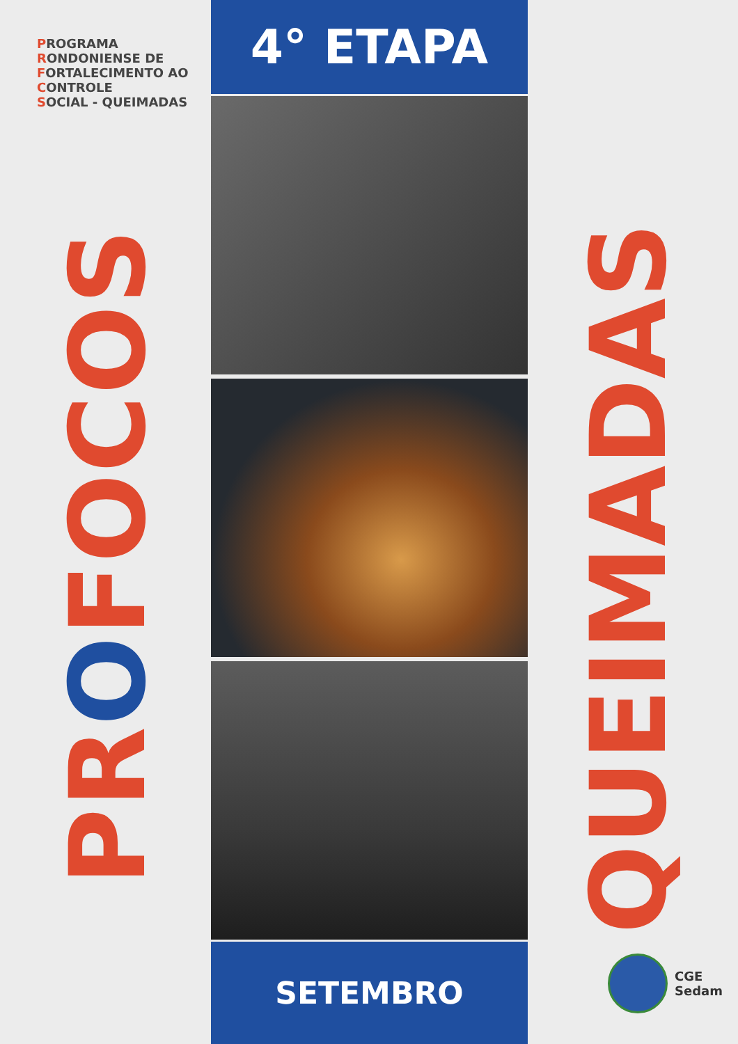PROGRAMA
RONDONIENSE DE
FORTALECIMENTO AO
CO NTROLE
SOCIAL - QUEIMADAS
PROFOCOS
4° ETAPA
SETEMBRO
QUEIMADAS
CGE
Sedam